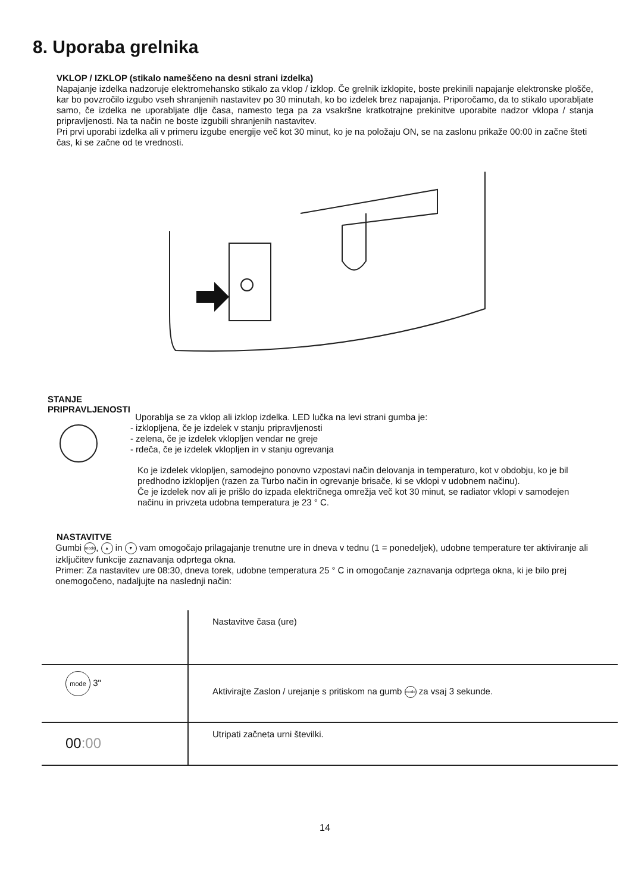8. Uporaba grelnika
VKLOP / IZKLOP (stikalo nameščeno na desni strani izdelka)
Napajanje izdelka nadzoruje elektromehansko stikalo za vklop / izklop. Če grelnik izklopite, boste prekinili napajanje elektronske plošče, kar bo povzročilo izgubo vseh shranjenih nastavitev po 30 minutah, ko bo izdelek brez napajanja. Priporočamo, da to stikalo uporabljate samo, če izdelka ne uporabljate dlje časa, namesto tega pa za vsakršne kratkotrajne prekinitve uporabite nadzor vklopa / stanja pripravljenosti. Na ta način ne boste izgubili shranjenih nastavitev.
Pri prvi uporabi izdelka ali v primeru izgube energije več kot 30 minut, ko je na položaju ON, se na zaslonu prikaže 00:00 in začne šteti čas, ki se začne od te vrednosti.
STANJE
PRIPRAVLJENOSTI
Uporablja se za vklop ali izklop izdelka. LED lučka na levi strani gumba je:
- izklopljena, če je izdelek v stanju pripravljenosti
- zelena, če je izdelek vklopljen vendar ne greje
- rdeča, če je izdelek vklopljen in v stanju ogrevanja
Ko je izdelek vklopljen, samodejno ponovno vzpostavi način delovanja in temperaturo, kot v obdobju, ko je bil predhodno izklopljen (razen za Turbo način in ogrevanje brisače, ki se vklopi v udobnem načinu).
Če je izdelek nov ali je prišlo do izpada električnega omrežja več kot 30 minut, se radiator vklopi v samodejen načinu in privzeta udobna temperatura je 23 ° C.
NASTAVITVE
Gumbi mode, ▲ in ▼ vam omogočajo prilagajanje trenutne ure in dneva v tednu (1 = ponedeljek), udobne temperature ter aktiviranje ali izključitev funkcije zaznavanja odprtega okna.
Primer: Za nastavitev ure 08:30, dneva torek, udobne temperatura 25 ° C in omogočanje zaznavanja odprtega okna, ki je bilo prej onemogočeno, nadaljujte na naslednji način:
| | Nastavitve časa (ure) |
| mode 3" | Aktivirajte Zaslon / urejanje s pritiskom na gumb mode za vsaj 3 sekunde. |
| 00 :00 | Utripati začneta urni številki. |
14